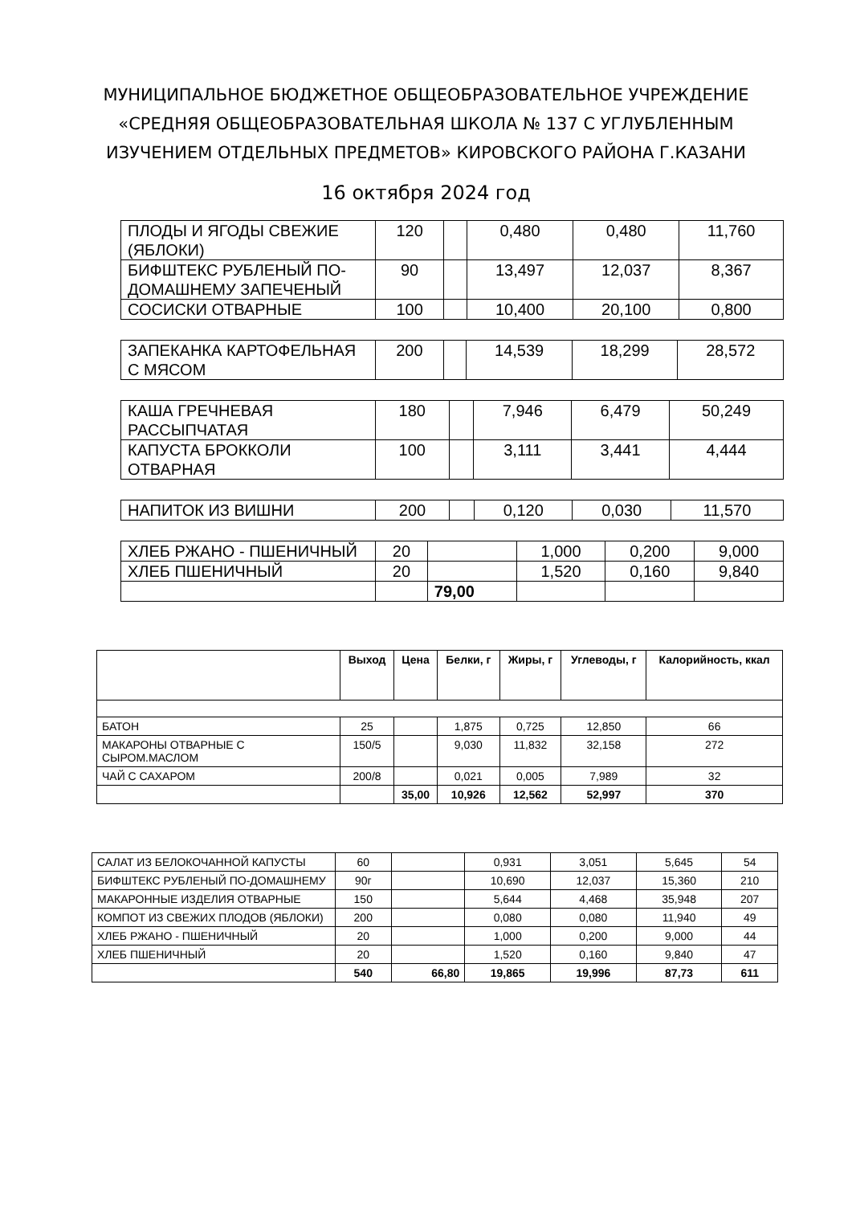МУНИЦИПАЛЬНОЕ БЮДЖЕТНОЕ ОБЩЕОБРАЗОВАТЕЛЬНОЕ УЧРЕЖДЕНИЕ
«СРЕДНЯЯ ОБЩЕОБРАЗОВАТЕЛЬНАЯ ШКОЛА № 137 С УГЛУБЛЕННЫМ
ИЗУЧЕНИЕМ ОТДЕЛЬНЫХ ПРЕДМЕТОВ» КИРОВСКОГО РАЙОНА Г.КАЗАНИ
16 октября 2024 год
| ПЛОДЫ И ЯГОДЫ СВЕЖИЕ (ЯБЛОКИ) | 120 | | 0,480 | 0,480 | 11,760 |
| БИФШТЕКС РУБЛЕНЫЙ ПО-ДОМАШНЕМУ ЗАПЕЧЕНЫЙ | 90 | | 13,497 | 12,037 | 8,367 |
| СОСИСКИ ОТВАРНЫЕ | 100 | | 10,400 | 20,100 | 0,800 |
| ЗАПЕКАНКА КАРТОФЕЛЬНАЯ С МЯСОМ | 200 | | 14,539 | 18,299 | 28,572 |
| КАША ГРЕЧНЕВАЯ РАССЫПЧАТАЯ | 180 | | 7,946 | 6,479 | 50,249 |
| КАПУСТА БРОККОЛИ ОТВАРНАЯ | 100 | | 3,111 | 3,441 | 4,444 |
| НАПИТОК ИЗ ВИШНИ | 200 | | 0,120 | 0,030 | 11,570 |
| ХЛЕБ РЖАНО - ПШЕНИЧНЫЙ | 20 | | 1,000 | 0,200 | 9,000 |
| ХЛЕБ ПШЕНИЧНЫЙ | 20 | | 1,520 | 0,160 | 9,840 |
| | | 79,00 | | | |
| | Выход | Цена | Белки, г | Жиры, г | Углеводы, г | Калорийность, ккал |
| --- | --- | --- | --- | --- | --- | --- |
| БАТОН | 25 | | 1,875 | 0,725 | 12,850 | 66 |
| МАКАРОНЫ ОТВАРНЫЕ С СЫРОМ.МАСЛОМ | 150/5 | | 9,030 | 11,832 | 32,158 | 272 |
| ЧАЙ С САХАРОМ | 200/8 | | 0,021 | 0,005 | 7,989 | 32 |
| | | 35,00 | 10,926 | 12,562 | 52,997 | 370 |
| САЛАТ ИЗ БЕЛОКОЧАННОЙ КАПУСТЫ | 60 | | 0,931 | 3,051 | 5,645 | 54 |
| БИФШТЕКС РУБЛЕНЫЙ ПО-ДОМАШНЕМУ | 90г | | 10,690 | 12,037 | 15,360 | 210 |
| МАКАРОННЫЕ ИЗДЕЛИЯ ОТВАРНЫЕ | 150 | | 5,644 | 4,468 | 35,948 | 207 |
| КОМПОТ ИЗ СВЕЖИХ ПЛОДОВ (ЯБЛОКИ) | 200 | | 0,080 | 0,080 | 11,940 | 49 |
| ХЛЕБ РЖАНО - ПШЕНИЧНЫЙ | 20 | | 1,000 | 0,200 | 9,000 | 44 |
| ХЛЕБ ПШЕНИЧНЫЙ | 20 | | 1,520 | 0,160 | 9,840 | 47 |
| | 540 | 66,80 | 19,865 | 19,996 | 87,73 | 611 |